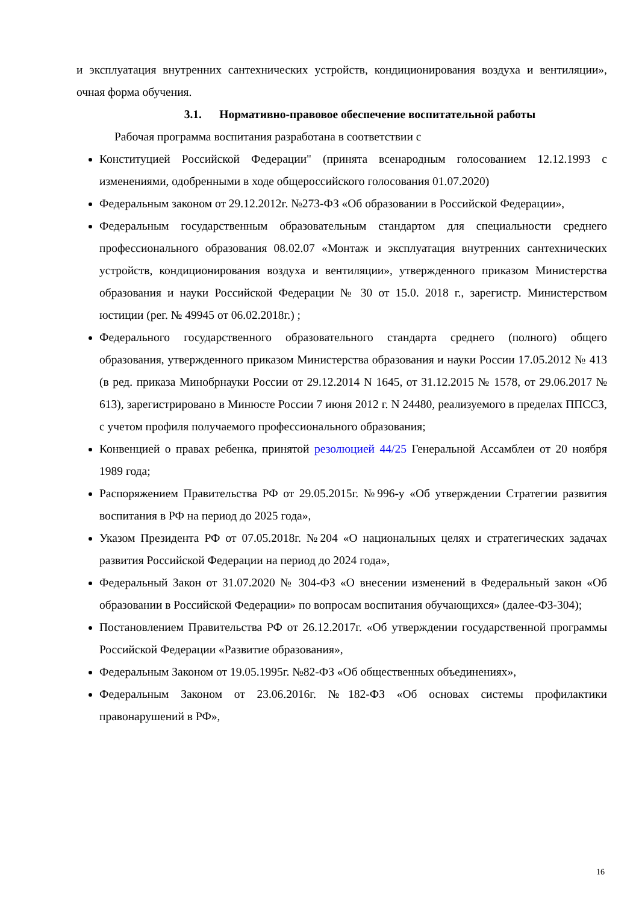и эксплуатация внутренних сантехнических устройств, кондиционирования воздуха и вентиляции», очная форма обучения.
3.1. Нормативно-правовое обеспечение воспитательной работы
Рабочая программа воспитания разработана в соответствии с
Конституцией Российской Федерации" (принята всенародным голосованием 12.12.1993 с изменениями, одобренными в ходе общероссийского голосования 01.07.2020)
Федеральным законом от 29.12.2012г. №273-ФЗ «Об образовании в Российской Федерации»,
Федеральным государственным образовательным стандартом для специальности среднего профессионального образования 08.02.07 «Монтаж и эксплуатация внутренних сантехнических устройств, кондиционирования воздуха и вентиляции», утвержденного приказом Министерства образования и науки Российской Федерации № 30 от 15.0. 2018 г., зарегистр. Министерством юстиции (рег. № 49945 от 06.02.2018г.) ;
Федерального государственного образовательного стандарта среднего (полного) общего образования, утвержденного приказом Министерства образования и науки России 17.05.2012 № 413 (в ред. приказа Минобрнауки России от 29.12.2014 N 1645, от 31.12.2015 № 1578, от 29.06.2017 № 613), зарегистрировано в Минюсте России 7 июня 2012 г. N 24480, реализуемого в пределах ППССЗ, с учетом профиля получаемого профессионального образования;
Конвенцией о правах ребенка, принятой резолюцией 44/25 Генеральной Ассамблеи от 20 ноября 1989 года;
Распоряжением Правительства РФ от 29.05.2015г. №996-у «Об утверждении Стратегии развития воспитания в РФ на период до 2025 года»,
Указом Президента РФ от 07.05.2018г. №204 «О национальных целях и стратегических задачах развития Российской Федерации на период до 2024 года»,
Федеральный Закон от 31.07.2020 № 304-ФЗ «О внесении изменений в Федеральный закон «Об образовании в Российской Федерации» по вопросам воспитания обучающихся» (далее-ФЗ-304);
Постановлением Правительства РФ от 26.12.2017г. «Об утверждении государственной программы Российской Федерации «Развитие образования»,
Федеральным Законом от 19.05.1995г. №82-ФЗ «Об общественных объединениях»,
Федеральным Законом от 23.06.2016г. №182-ФЗ «Об основах системы профилактики правонарушений в РФ»,
16